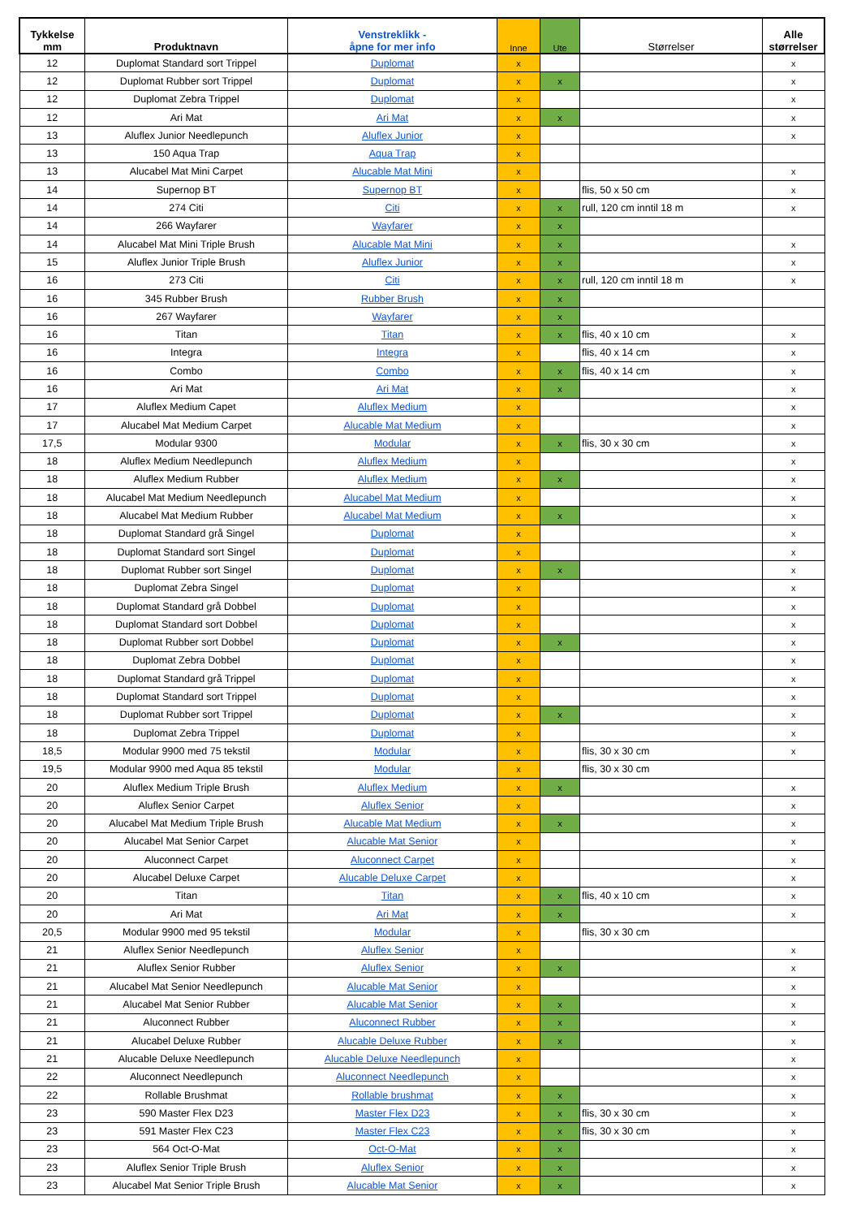| Tykkelse mm | Produktnavn | Venstreklikk - åpne for mer info | Inne | Ute | Størrelser | Alle størrelser |
| --- | --- | --- | --- | --- | --- | --- |
| 12 | Duplomat Standard sort Trippel | Duplomat | x | | | x |
| 12 | Duplomat Rubber sort Trippel | Duplomat | x | x | | x |
| 12 | Duplomat Zebra Trippel | Duplomat | x | | | x |
| 12 | Ari Mat | Ari Mat | x | x | | x |
| 13 | Aluflex Junior Needlepunch | Aluflex Junior | x | | | x |
| 13 | 150 Aqua Trap | Aqua Trap | x | | | |
| 13 | Alucabel Mat Mini Carpet | Alucable Mat Mini | x | | | x |
| 14 | Supernop BT | Supernop BT | x | | flis, 50 x 50 cm | x |
| 14 | 274 Citi | Citi | x | x | rull, 120 cm inntil 18 m | x |
| 14 | 266 Wayfarer | Wayfarer | x | x | | |
| 14 | Alucabel Mat Mini Triple Brush | Alucable Mat Mini | x | x | | x |
| 15 | Aluflex Junior Triple Brush | Aluflex Junior | x | x | | x |
| 16 | 273 Citi | Citi | x | x | rull, 120 cm inntil 18 m | x |
| 16 | 345 Rubber Brush | Rubber Brush | x | x | | |
| 16 | 267 Wayfarer | Wayfarer | x | x | | |
| 16 | Titan | Titan | x | x | flis, 40 x 10 cm | x |
| 16 | Integra | Integra | x | | flis, 40 x 14 cm | x |
| 16 | Combo | Combo | x | x | flis, 40 x 14 cm | x |
| 16 | Ari Mat | Ari Mat | x | x | | x |
| 17 | Aluflex Medium Capet | Aluflex Medium | x | | | x |
| 17 | Alucabel Mat Medium Carpet | Alucable Mat Medium | x | | | x |
| 17,5 | Modular 9300 | Modular | x | x | flis, 30 x 30 cm | x |
| 18 | Aluflex Medium Needlepunch | Aluflex Medium | x | | | x |
| 18 | Aluflex Medium Rubber | Aluflex Medium | x | x | | x |
| 18 | Alucabel Mat Medium Needlepunch | Alucabel Mat Medium | x | | | x |
| 18 | Alucabel Mat Medium Rubber | Alucabel Mat Medium | x | x | | x |
| 18 | Duplomat Standard grå Singel | Duplomat | x | | | x |
| 18 | Duplomat Standard sort Singel | Duplomat | x | | | x |
| 18 | Duplomat Rubber sort Singel | Duplomat | x | x | | x |
| 18 | Duplomat Zebra Singel | Duplomat | x | | | x |
| 18 | Duplomat Standard grå Dobbel | Duplomat | x | | | x |
| 18 | Duplomat Standard sort Dobbel | Duplomat | x | | | x |
| 18 | Duplomat Rubber sort Dobbel | Duplomat | x | x | | x |
| 18 | Duplomat Zebra Dobbel | Duplomat | x | | | x |
| 18 | Duplomat Standard grå Trippel | Duplomat | x | | | x |
| 18 | Duplomat Standard sort Trippel | Duplomat | x | | | x |
| 18 | Duplomat Rubber sort Trippel | Duplomat | x | x | | x |
| 18 | Duplomat Zebra Trippel | Duplomat | x | | | x |
| 18,5 | Modular 9900 med 75 tekstil | Modular | x | | flis, 30 x 30 cm | x |
| 19,5 | Modular 9900 med Aqua 85 tekstil | Modular | x | | flis, 30 x 30 cm | |
| 20 | Aluflex Medium Triple Brush | Aluflex Medium | x | x | | x |
| 20 | Aluflex Senior Carpet | Aluflex Senior | x | | | x |
| 20 | Alucabel Mat Medium Triple Brush | Alucable Mat Medium | x | x | | x |
| 20 | Alucabel Mat Senior Carpet | Alucable Mat Senior | x | | | x |
| 20 | Aluconnect Carpet | Aluconnect Carpet | x | | | x |
| 20 | Alucabel Deluxe Carpet | Alucable Deluxe Carpet | x | | | x |
| 20 | Titan | Titan | x | x | flis, 40 x 10 cm | x |
| 20 | Ari Mat | Ari Mat | x | x | | x |
| 20,5 | Modular 9900 med 95 tekstil | Modular | x | | flis, 30 x 30 cm | |
| 21 | Aluflex Senior Needlepunch | Aluflex Senior | x | | | x |
| 21 | Aluflex Senior Rubber | Aluflex Senior | x | x | | x |
| 21 | Alucabel Mat Senior Needlepunch | Alucable Mat Senior | x | | | x |
| 21 | Alucabel Mat Senior Rubber | Alucable Mat Senior | x | x | | x |
| 21 | Aluconnect Rubber | Aluconnect Rubber | x | x | | x |
| 21 | Alucabel Deluxe Rubber | Alucable Deluxe Rubber | x | x | | x |
| 21 | Alucable Deluxe Needlepunch | Alucable Deluxe Needlepunch | x | | | x |
| 22 | Aluconnect Needlepunch | Aluconnect Needlepunch | x | | | x |
| 22 | Rollable Brushmat | Rollable brushmat | x | x | | x |
| 23 | 590 Master Flex D23 | Master Flex D23 | x | x | flis, 30 x 30 cm | x |
| 23 | 591 Master Flex C23 | Master Flex C23 | x | x | flis, 30 x 30 cm | x |
| 23 | 564 Oct-O-Mat | Oct-O-Mat | x | x | | x |
| 23 | Aluflex Senior Triple Brush | Aluflex Senior | x | x | | x |
| 23 | Alucabel Mat Senior Triple Brush | Alucable Mat Senior | x | x | | x |